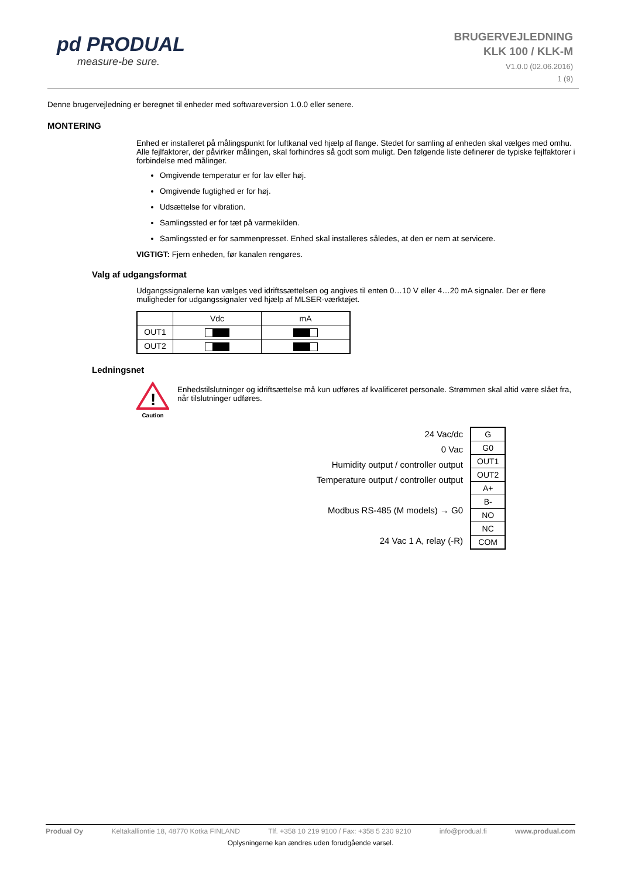pd PRODUAL
measure-be sure.
BRUGERVEJLEDNING
KLK 100 / KLK-M
V1.0.0 (02.06.2016)
1 (9)
Denne brugervejledning er beregnet til enheder med softwareversion 1.0.0 eller senere.
MONTERING
Enhed er installeret på målingspunkt for luftkanal ved hjælp af flange. Stedet for samling af enheden skal vælges med omhu. Alle fejlfaktorer, der påvirker målingen, skal forhindres så godt som muligt. Den følgende liste definerer de typiske fejlfaktorer i forbindelse med målinger.
Omgivende temperatur er for lav eller høj.
Omgivende fugtighed er for høj.
Udsættelse for vibration.
Samlingssted er for tæt på varmekilden.
Samlingssted er for sammenpresset. Enhed skal installeres således, at den er nem at servicere.
VIGTIGT: Fjern enheden, før kanalen rengøres.
Valg af udgangsformat
Udgangssignalerne kan vælges ved idriftssættelsen og angives til enten 0…10 V eller 4…20 mA signaler. Der er flere muligheder for udgangssignaler ved hjælp af MLSER-værktøjet.
| | Vdc | mA |
| OUT1 | | |
| OUT2 | | |
Ledningsnet
!
Caution
Enhedstilslutninger og idriftsættelse må kun udføres af kvalificeret personale. Strømmen skal altid være slået fra, når tilslutninger udføres.
24 Vac/dc
0 Vac
Humidity output / controller output
Temperature output / controller output
Modbus RS-485 (M models) → G0
24 Vac 1 A, relay (-R)
| G |
| G0 |
| OUT1 |
| OUT2 |
| A+ |
| B- |
| NO |
| NC |
| COM |
Produal Oy Keltakalliontie 18, 48770 Kotka FINLAND Tlf. +358 10 219 9100 / Fax: +358 5 230 9210 info@produal.fi www.produal.com
Oplysningerne kan ændres uden forudgående varsel.